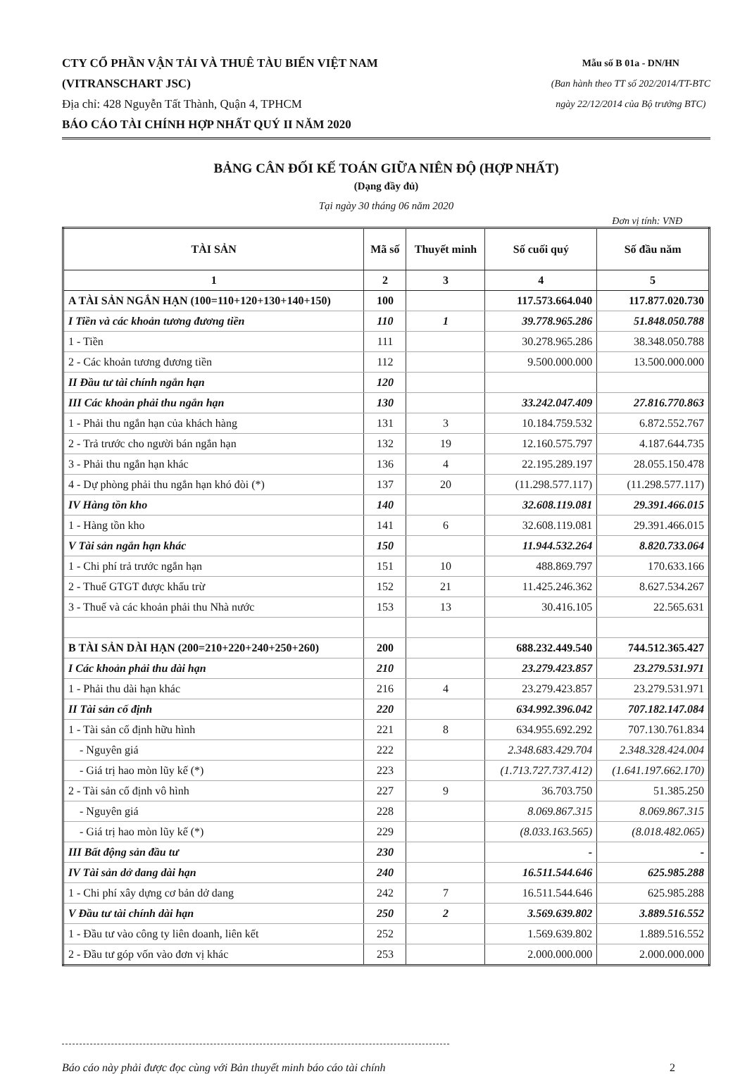CTY CỔ PHẦN VẬN TẢI VÀ THUÊ TÀU BIỂN VIỆT NAM
(VITRANSCHART JSC)
Địa chỉ: 428 Nguyễn Tất Thành, Quận 4, TPHCM
BÁO CÁO TÀI CHÍNH HỢP NHẤT QUÝ II NĂM 2020
Mẫu số B 01a - DN/HN
(Ban hành theo TT số 202/2014/TT-BTC
ngày 22/12/2014 của Bộ trưởng BTC)
BẢNG CÂN ĐỐI KẾ TOÁN GIỮA NIÊN ĐỘ (HỢP NHẤT)
(Dạng đầy đủ)
Tại ngày 30 tháng 06 năm 2020
Đơn vị tính: VNĐ
| TÀI SẢN | Mã số | Thuyết minh | Số cuối quý | Số đầu năm |
| --- | --- | --- | --- | --- |
| 1 | 2 | 3 | 4 | 5 |
| A TÀI SẢN NGẮN HẠN (100=110+120+130+140+150) | 100 | | 117.573.664.040 | 117.877.020.730 |
| I Tiền và các khoản tương đương tiền | 110 | 1 | 39.778.965.286 | 51.848.050.788 |
| 1 - Tiền | 111 | | 30.278.965.286 | 38.348.050.788 |
| 2 - Các khoản tương đương tiền | 112 | | 9.500.000.000 | 13.500.000.000 |
| II Đầu tư tài chính ngắn hạn | 120 | | | |
| III Các khoản phải thu ngắn hạn | 130 | | 33.242.047.409 | 27.816.770.863 |
| 1 - Phải thu ngắn hạn của khách hàng | 131 | 3 | 10.184.759.532 | 6.872.552.767 |
| 2 - Trả trước cho người bán ngắn hạn | 132 | 19 | 12.160.575.797 | 4.187.644.735 |
| 3 - Phải thu ngắn hạn khác | 136 | 4 | 22.195.289.197 | 28.055.150.478 |
| 4 - Dự phòng phải thu ngắn hạn khó đòi (*) | 137 | 20 | (11.298.577.117) | (11.298.577.117) |
| IV Hàng tồn kho | 140 | | 32.608.119.081 | 29.391.466.015 |
| 1 - Hàng tồn kho | 141 | 6 | 32.608.119.081 | 29.391.466.015 |
| V Tài sản ngắn hạn khác | 150 | | 11.944.532.264 | 8.820.733.064 |
| 1 - Chi phí trả trước ngắn hạn | 151 | 10 | 488.869.797 | 170.633.166 |
| 2 - Thuế GTGT được khấu trừ | 152 | 21 | 11.425.246.362 | 8.627.534.267 |
| 3 - Thuế và các khoản phải thu Nhà nước | 153 | 13 | 30.416.105 | 22.565.631 |
| B TÀI SẢN DÀI HẠN (200=210+220+240+250+260) | 200 | | 688.232.449.540 | 744.512.365.427 |
| I Các khoản phải thu dài hạn | 210 | | 23.279.423.857 | 23.279.531.971 |
| 1 - Phải thu dài hạn khác | 216 | 4 | 23.279.423.857 | 23.279.531.971 |
| II Tài sản cố định | 220 | | 634.992.396.042 | 707.182.147.084 |
| 1 - Tài sản cố định hữu hình | 221 | 8 | 634.955.692.292 | 707.130.761.834 |
| - Nguyên giá | 222 | | 2.348.683.429.704 | 2.348.328.424.004 |
| - Giá trị hao mòn lũy kế (*) | 223 | | (1.713.727.737.412) | (1.641.197.662.170) |
| 2 - Tài sản cố định vô hình | 227 | 9 | 36.703.750 | 51.385.250 |
| - Nguyên giá | 228 | | 8.069.867.315 | 8.069.867.315 |
| - Giá trị hao mòn lũy kế (*) | 229 | | (8.033.163.565) | (8.018.482.065) |
| III Bất động sản đầu tư | 230 | | - | - |
| IV Tài sản dở dang dài hạn | 240 | | 16.511.544.646 | 625.985.288 |
| 1 - Chi phí xây dựng cơ bản dở dang | 242 | 7 | 16.511.544.646 | 625.985.288 |
| V Đầu tư tài chính dài hạn | 250 | 2 | 3.569.639.802 | 3.889.516.552 |
| 1 - Đầu tư vào công ty liên doanh, liên kết | 252 | | 1.569.639.802 | 1.889.516.552 |
| 2 - Đầu tư góp vốn vào đơn vị khác | 253 | | 2.000.000.000 | 2.000.000.000 |
Báo cáo này phải được đọc cùng với Bản thuyết minh báo cáo tài chính 2